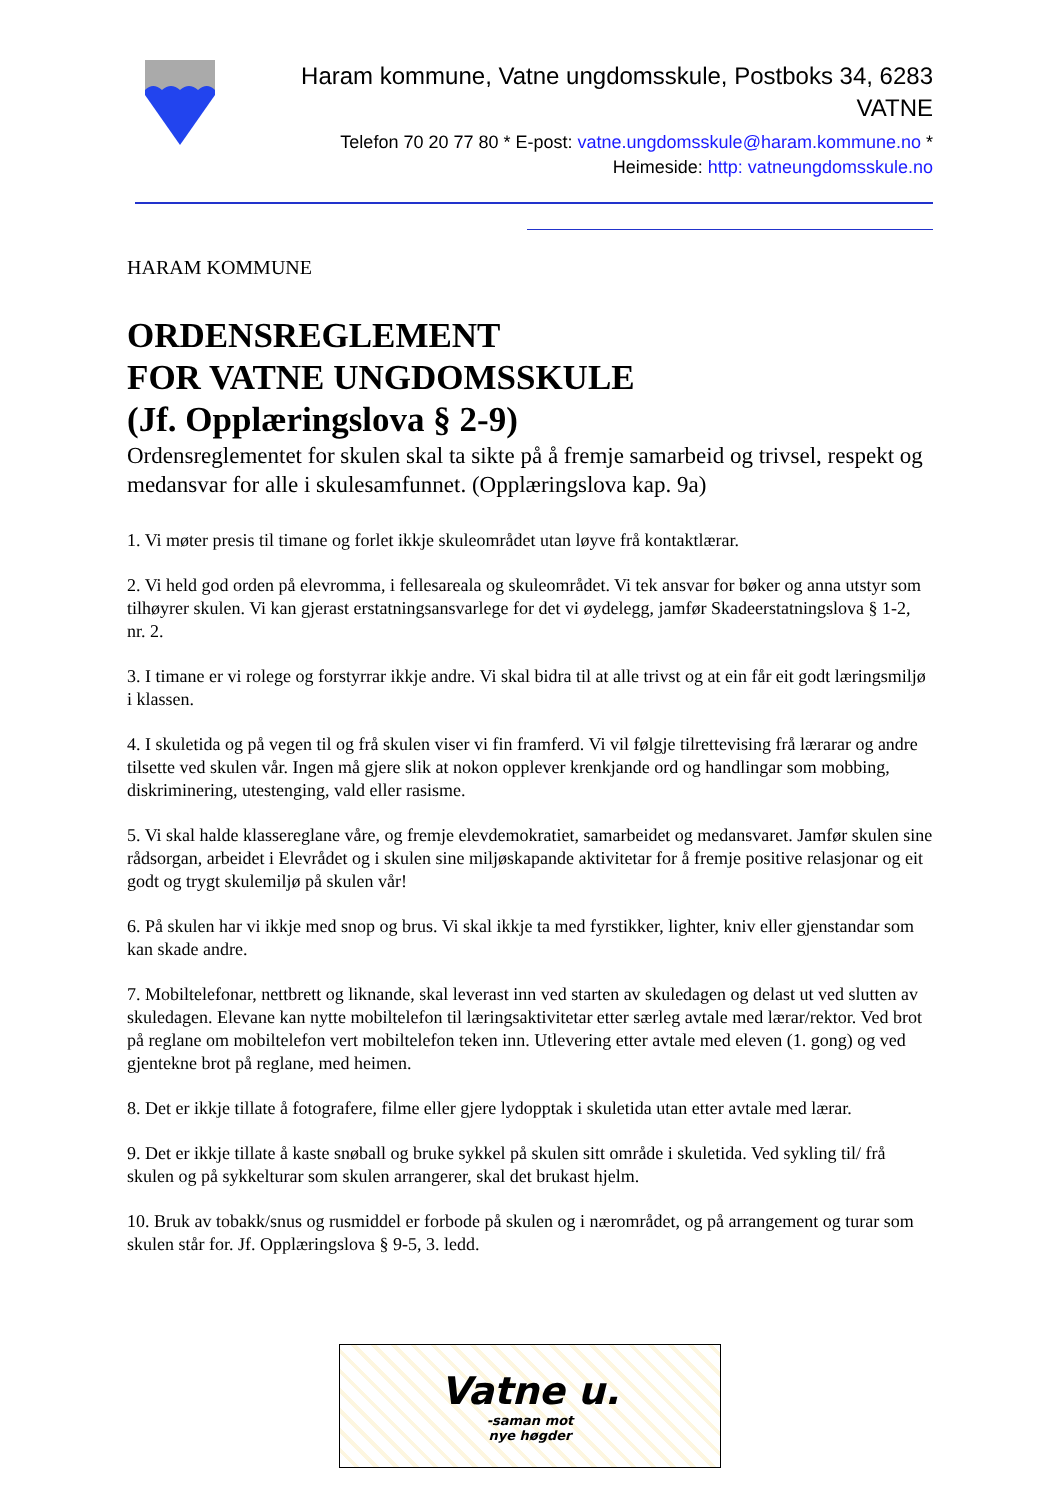Haram kommune, Vatne ungdomsskule, Postboks 34, 6283
VATNE
Telefon 70 20 77 80 * E-post: vatne.ungdomsskule@haram.kommune.no *
Heimeside: http: vatneungdomsskule.no
HARAM KOMMUNE
ORDENSREGLEMENT
FOR VATNE UNGDOMSSKULE
(Jf. Opplæringslova § 2-9)
Ordensreglementet for skulen skal ta sikte på å fremje samarbeid og trivsel, respekt og medansvar for alle i skulesamfunnet. (Opplæringslova kap. 9a)
1. Vi møter presis til timane og forlet ikkje skuleområdet utan løyve frå kontaktlærar.
2. Vi held god orden på elevromma, i fellesareala og skuleområdet. Vi tek ansvar for bøker og anna utstyr som tilhøyrer skulen. Vi kan gjerast erstatningsansvarlege for det vi øydelegg, jamfør Skadeerstatningslova § 1-2, nr. 2.
3. I timane er vi rolege og forstyrrar ikkje andre. Vi skal bidra til at alle trivst og at ein får eit godt læringsmiljø i klassen.
4. I skuletida og på vegen til og frå skulen viser vi fin framferd. Vi vil følgje tilrettevising frå lærarar og andre tilsette ved skulen vår. Ingen må gjere slik at nokon opplever krenkjande ord og handlingar som mobbing, diskriminering, utestenging, vald eller rasisme.
5. Vi skal halde klassereglane våre, og fremje elevdemokratiet, samarbeidet og medansvaret. Jamfør skulen sine rådsorgan, arbeidet i Elevrådet og i skulen sine miljøskapande aktivitetar for å fremje positive relasjonar og eit godt og trygt skulemiljø på skulen vår!
6. På skulen har vi ikkje med snop og brus. Vi skal ikkje ta med fyrstikker, lighter, kniv eller gjenstandar som kan skade andre.
7. Mobiltelefonar, nettbrett og liknande, skal leverast inn ved starten av skuledagen og delast ut ved slutten av skuledagen. Elevane kan nytte mobiltelefon til læringsaktivitetar etter særleg avtale med lærar/rektor. Ved brot på reglane om mobiltelefon vert mobiltelefon teken inn. Utlevering etter avtale med eleven (1. gong) og ved gjentekne brot på reglane, med heimen.
8. Det er ikkje tillate å fotografere, filme eller gjere lydopptak i skuletida utan etter avtale med lærar.
9. Det er ikkje tillate å kaste snøball og bruke sykkel på skulen sitt område i skuletida. Ved sykling til/ frå skulen og på sykkelturar som skulen arrangerer, skal det brukast hjelm.
10. Bruk av tobakk/snus og rusmiddel er forbode på skulen og i nærområdet, og på arrangement og turar som skulen står for. Jf. Opplæringslova § 9-5, 3. ledd.
Vatne u.
-saman mot
nye høgder